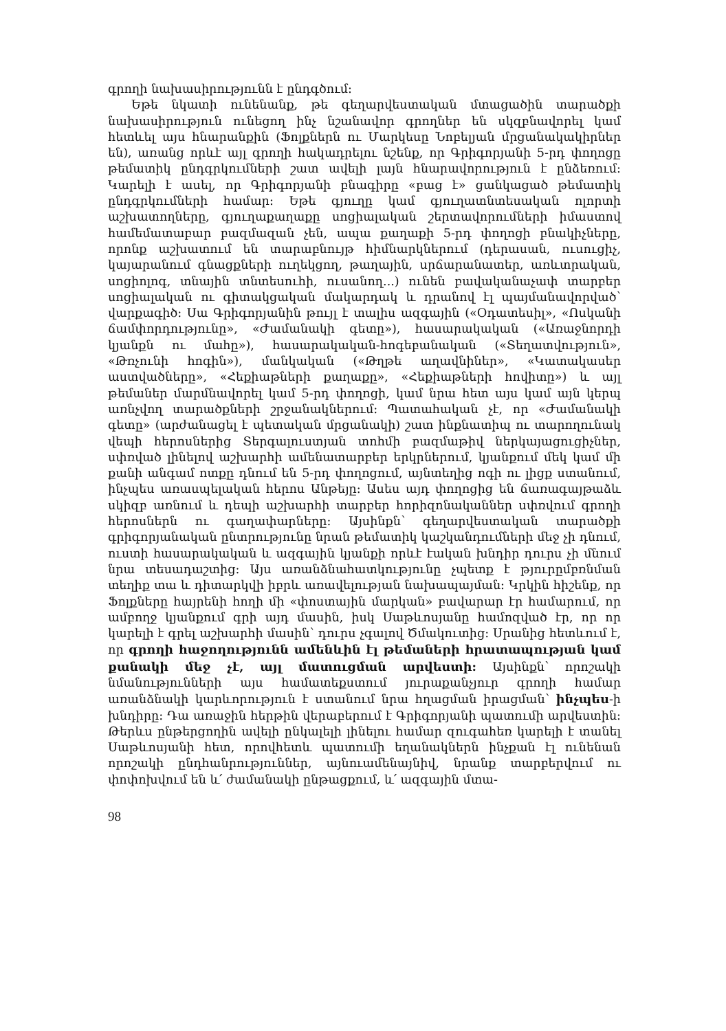գրողի նախասիրությունն է ընդգծում:
Եթե նկատի ունենանք, թե գեղարվեստական մտացածին տարածքի նախասիրություն ունեցող ինչ նշանավոր գրողներ են սկզբնավորել կամ հետևել այս հնարանքին (Ֆոլքներն ու Մարկեսը Նոբելյան մրցանակակիրներ են), առանց որևէ այլ գրողի հակադրելու նշենք, որ Գրիգորյանի 5-րդ փողոցը թեմատիկ ընդգրկումների շատ ավելի լայն հնարավորություն է ընձեռում: Կարելի է ասել, որ Գրիգորյանի բնագիրը «բաց է» ցանկացած թեմատիկ ընդգրկումների համար: Եթե գյուղը կամ գյուղատնտեսական ոլորտի աշխատողները, գյուղաքաղաքը սոցիալական շերտավորումների իմաստով համեմատաբար բազմազան չեն, ապա քաղաքի 5-րդ փողոցի բնակիչները, որոնք աշխատում են տարաբնույթ հիմնարկներում (դերասան, ուսուցիչ, կայարանում գնացքների ուղեկցող, թաղային, սրճարանատեր, առևտրական, սոցիոլոգ, տնային տնտեսուհի, ուսանող...) ունեն բավականաչափ տարբեր սոցիալական ու գիտակցական մակարդակ և դրանով էլ պայմանավորված՝ վարքագիծ: Սա Գրիգորյանին թույլ է տալիս ազգային («Օդատեսիլ», «Ոսկանի ճամփորդությունը», «Ժամանակի գետը»), հասարակական («Առաջնորդի կյանքն ու մահը»), հասարակական-հոգեբանական («Տեղատվություն», «Թռչունի հոգին»), մանկական («Թղթե աղավնիներ», «Կատակասեր աստվածները», «Հեքիաթների քաղաքը», «Հեքիաթների հովիտը») և այլ թեմաներ մարմնավորել կամ 5-րդ փողոցի, կամ նրա հետ այս կամ այն կերպ առնչվող տարածքների շրջանակներում: Պատահական չէ, որ «Ժամանակի գետը» (արժանացել է պետական մրցանակի) շատ ինքնատիպ ու տարողունակ վեպի հերոսներից Տերգալուստյան տոհմի բազմաթիվ ներկայացուցիչներ, սփռված լինելով աշխարհի ամենատարբեր երկրներում, կյանքում մեկ կամ մի քանի անգամ ոտքը դնում են 5-րդ փողոցում, այնտեղից ոգի ու լիցք ստանում, ինչպես առասպելական հերոս Անթեյը: Ասես այդ փողոցից են ճառագայթաձև սկիզբ առնում և դեպի աշխարհի տարբեր հորիզոնականներ սփռվում գրողի հերոսներն ու գաղափարները: Այսինքն՝ գեղարվեստական տարածքի գրիգորյանական ընտրությունը նրան թեմատիկ կաշկանդումների մեջ չի դնում, ուստի հասարակական և ազգային կյանքի որևէ էական խնդիր դուրս չի մնում նրա տեսադաշտից: Այս առանձնահատկությունը չպետք է թյուրըմբռնման տեղիք տա և դիտարկվի իբրև առավելության նախապայման: Կրկին հիշենք, որ Ֆոլքները հայրենի հողի մի «փոստային մարկան» բավարար էր համարում, որ ամբողջ կյանքում գրի այդ մասին, իսկ Սաթևոսյանը համոզված էր, որ որ կարելի է գրել աշխարհի մասին՝ դուրս չգալով Ծմակուտից: Սրանից հետևում է, որ գրողի հաջողությունն ամենևին էլ թեմաների հրատապության կամ քանակի մեջ չէ, այլ մատուցման արվեստի: Այսինքն՝ որոշակի նմանությունների այս համատեքստում յուրաքանչյուր գրողի համար առանձնակի կարևորություն է ստանում նրա հղացման իրացման՝ ինչպես-ի խնդիրը: Դա առաջին հերթին վերաբերում է Գրիգորյանի պատումի արվեստին: Թերևս ընթերցողին ավելի ընկալելի լինելու համար զուգահեռ կարելի է տանել Սաթևոսյանի հետ, որովհետև պատումի եղանակներն ինչքան էլ ունենան որոշակի ընդհանրություններ, այնուամենայնիվ, նրանք տարբերվում ու փոփոխվում են և՛ ժամանակի ընթացքում, և՛ ազգային մտա-
98